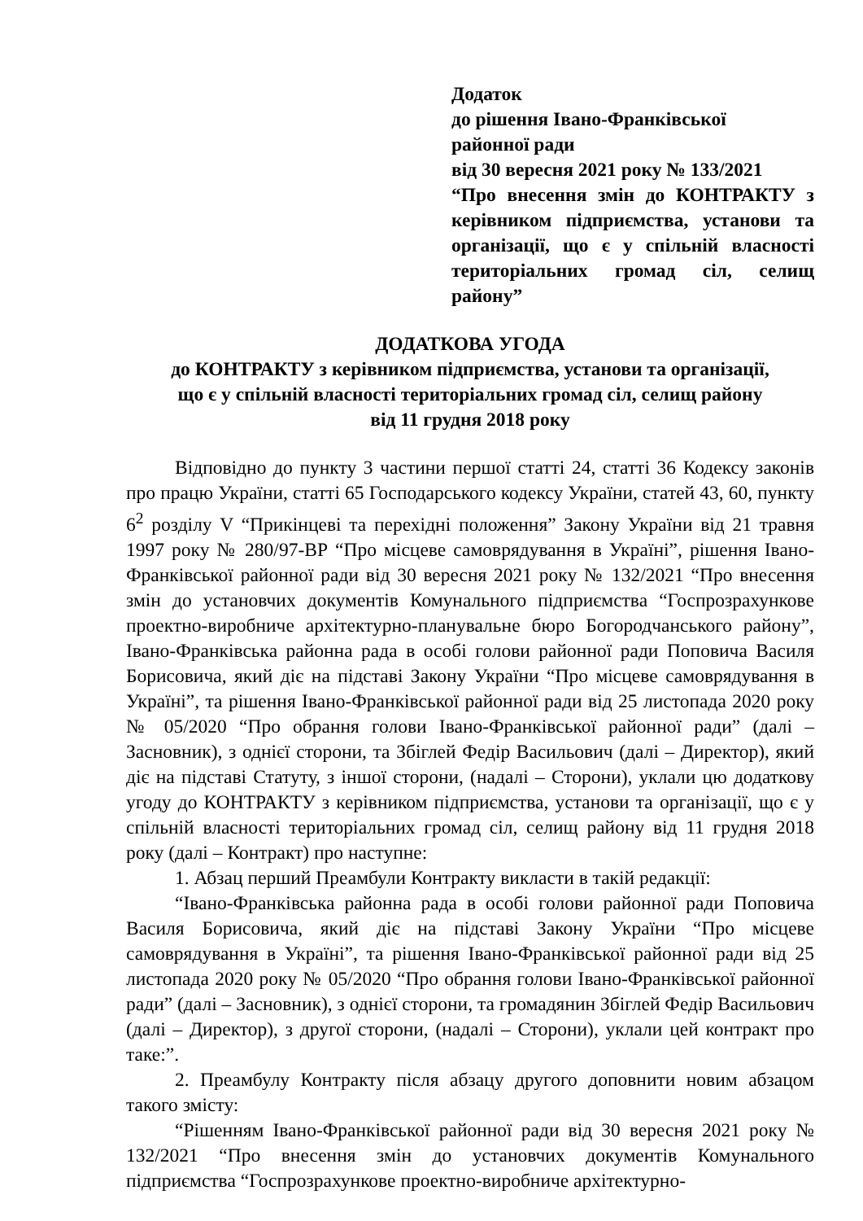Додаток
до рішення Івано-Франківської
районної ради
від 30 вересня 2021 року № 133/2021
“Про внесення змін до КОНТРАКТУ з керівником підприємства, установи та організації, що є у спільній власності територіальних громад сіл, селищ району”
ДОДАТКОВА УГОДА
до КОНТРАКТУ з керівником підприємства, установи та організації,
що є у спільній власності територіальних громад сіл, селищ району
від 11 грудня 2018 року
Відповідно до пункту 3 частини першої статті 24, статті 36 Кодексу законів про працю України, статті 65 Господарського кодексу України, статей 43, 60, пункту 6<sup>2</sup> розділу V “Прикінцеві та перехідні положення” Закону України від 21 травня 1997 року № 280/97-ВР “Про місцеве самоврядування в Україні”, рішення Івано-Франківської районної ради від 30 вересня 2021 року № 132/2021 “Про внесення змін до установчих документів Комунального підприємства “Госпрозрахункове проектно-виробниче архітектурно-планувальне бюро Богородчанського району”, Івано-Франківська районна рада в особі голови районної ради Поповича Василя Борисовича, який діє на підставі Закону України “Про місцеве самоврядування в Україні”, та рішення Івано-Франківської районної ради від 25 листопада 2020 року № 05/2020 “Про обрання голови Івано-Франківської районної ради” (далі – Засновник), з однієї сторони, та Збіглей Федір Васильович (далі – Директор), який діє на підставі Статуту, з іншої сторони, (надалі – Сторони), уклали цю додаткову угоду до КОНТРАКТУ з керівником підприємства, установи та організації, що є у спільній власності територіальних громад сіл, селищ району від 11 грудня 2018 року (далі – Контракт) про наступне:
1. Абзац перший Преамбули Контракту викласти в такій редакції:
“Івано-Франківська районна рада в особі голови районної ради Поповича Василя Борисовича, який діє на підставі Закону України “Про місцеве самоврядування в Україні”, та рішення Івано-Франківської районної ради від 25 листопада 2020 року № 05/2020 “Про обрання голови Івано-Франківської районної ради” (далі – Засновник), з однієї сторони, та громадянин Збіглей Федір Васильович (далі – Директор), з другої сторони, (надалі – Сторони), уклали цей контракт про таке:”.
2. Преамбулу Контракту після абзацу другого доповнити новим абзацом такого змісту:
“Рішенням Івано-Франківської районної ради від 30 вересня 2021 року № 132/2021 “Про внесення змін до установчих документів Комунального підприємства “Госпрозрахункове проектно-виробниче архітектурно-